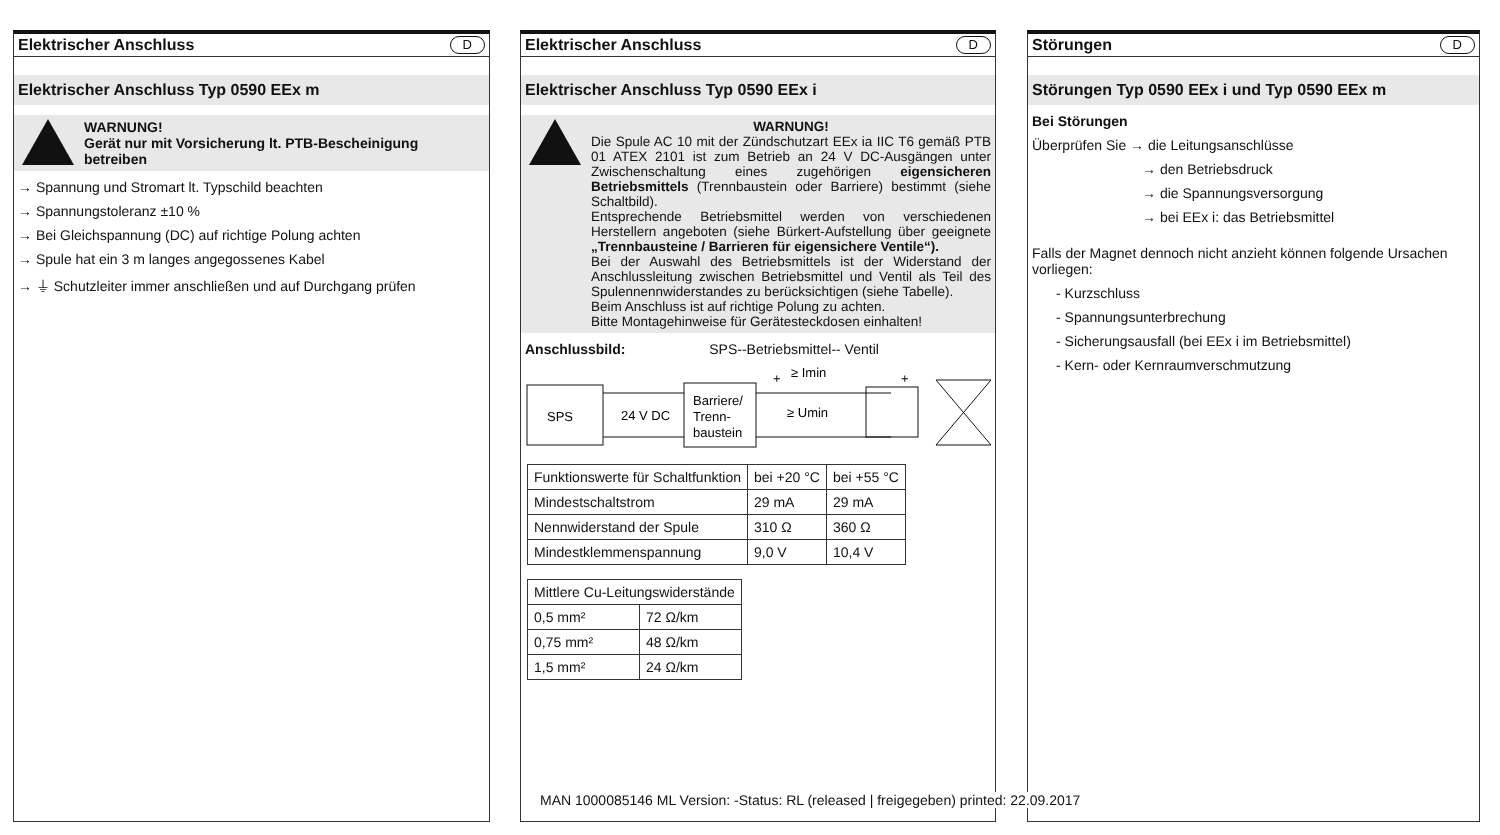Elektrischer Anschluss D
Elektrischer Anschluss Typ 0590 EEx m
WARNUNG!
Gerät nur mit Vorsicherung lt. PTB-Bescheinigung betreiben
→ Spannung und Stromart lt. Typschild beachten
→ Spannungstoleranz ±10 %
→ Bei Gleichspannung (DC) auf richtige Polung achten
→ Spule hat ein 3 m langes angegossenes Kabel
→ ⏚ Schutzleiter immer anschließen und auf Durchgang prüfen
Elektrischer Anschluss D
Elektrischer Anschluss Typ 0590 EEx i
WARNUNG!
Die Spule AC 10 mit der Zündschutzart EEx ia IIC T6 gemäß PTB 01 ATEX 2101 ist zum Betrieb an 24 V DC-Ausgängen unter Zwischenschaltung eines zugehörigen eigensicheren Betriebsmittels (Trennbaustein oder Barriere) bestimmt (siehe Schaltbild).
Entsprechende Betriebsmittel werden von verschiedenen Herstellern angeboten (siehe Bürkert-Aufstellung über geeignete „Trennbausteine / Barrieren für eigensichere Ventile“).
Bei der Auswahl des Betriebsmittels ist der Widerstand der Anschlussleitung zwischen Betriebsmittel und Ventil als Teil des Spulennennwiderstandes zu berücksichtigen (siehe Tabelle).
Beim Anschluss ist auf richtige Polung zu achten.
Bitte Montagehinweise für Gerätesteckdosen einhalten!
Anschlussbild: SPS--Betriebsmittel-- Ventil
SPS
24 V DC
Barriere/
Trenn-
baustein
+
≥ Imin
≥ Umin
+
| Funktionswerte für Schaltfunktion | bei +20 °C | bei +55 °C |
| Mindestschaltstrom | 29 mA | 29 mA |
| Nennwiderstand der Spule | 310 Ω | 360 Ω |
| Mindestklemmenspannung | 9,0 V | 10,4 V |
| Mittlere Cu-Leitungswiderstände | |
| 0,5 mm² | 72 Ω/km |
| 0,75 mm² | 48 Ω/km |
| 1,5 mm² | 24 Ω/km |
Störungen D
Störungen Typ 0590 EEx i und Typ 0590 EEx m
Bei Störungen
Überprüfen Sie → die Leitungsanschlüsse
→ den Betriebsdruck
→ die Spannungsversorgung
→ bei EEx i: das Betriebsmittel
Falls der Magnet dennoch nicht anzieht können folgende Ursachen vorliegen:
- Kurzschluss
- Spannungsunterbrechung
- Sicherungsausfall (bei EEx i im Betriebsmittel)
- Kern- oder Kernraumverschmutzung
MAN 1000085146 ML Version: -Status: RL (released | freigegeben) printed: 22.09.2017